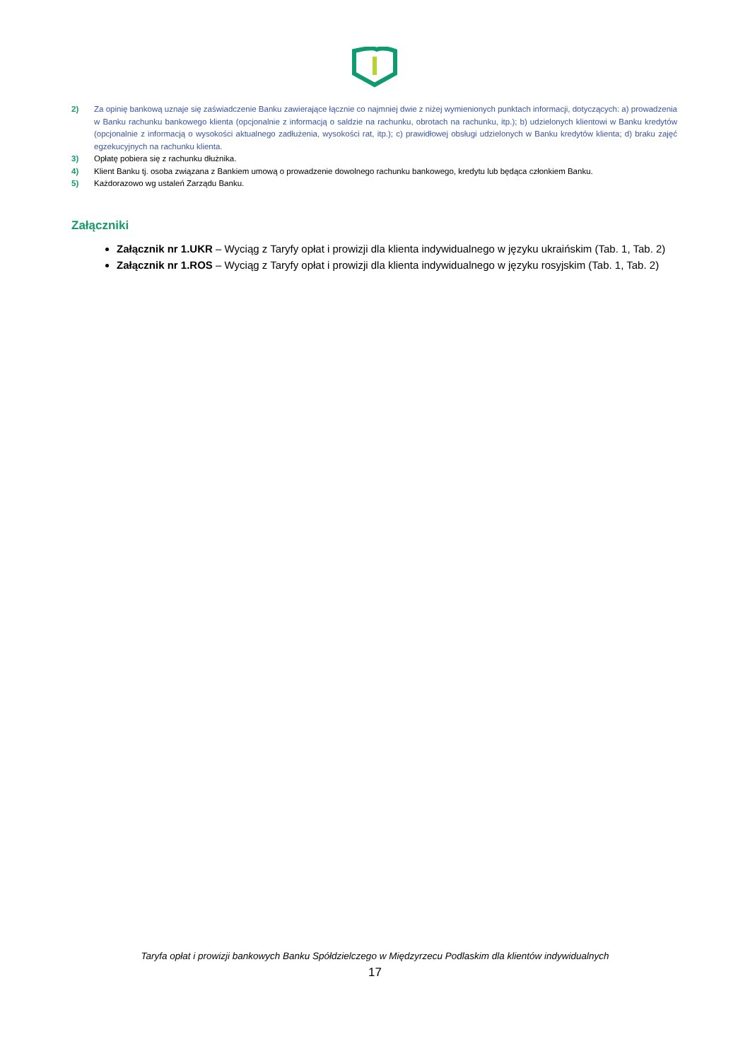2) Za opinię bankową uznaje się zaświadczenie Banku zawierające łącznie co najmniej dwie z niżej wymienionych punktach informacji, dotyczących: a) prowadzenia w Banku rachunku bankowego klienta (opcjonalnie z informacją o saldzie na rachunku, obrotach na rachunku, itp.); b) udzielonych klientowi w Banku kredytów (opcjonalnie z informacją o wysokości aktualnego zadłużenia, wysokości rat, itp.); c) prawidłowej obsługi udzielonych w Banku kredytów klienta; d) braku zajęć egzekucyjnych na rachunku klienta.
3) Opłatę pobiera się z rachunku dłużnika.
4) Klient Banku tj. osoba związana z Bankiem umową o prowadzenie dowolnego rachunku bankowego, kredytu lub będąca członkiem Banku.
5) Każdorazowo wg ustaleń Zarządu Banku.
Załączniki
Załącznik nr 1.UKR – Wyciąg z Taryfy opłat i prowizji dla klienta indywidualnego w języku ukraińskim (Tab. 1, Tab. 2)
Załącznik nr 1.ROS – Wyciąg z Taryfy opłat i prowizji dla klienta indywidualnego w języku rosyjskim (Tab. 1, Tab. 2)
Taryfa opłat i prowizji bankowych Banku Spółdzielczego w Międzyrzecu Podlaskim dla klientów indywidualnych
17